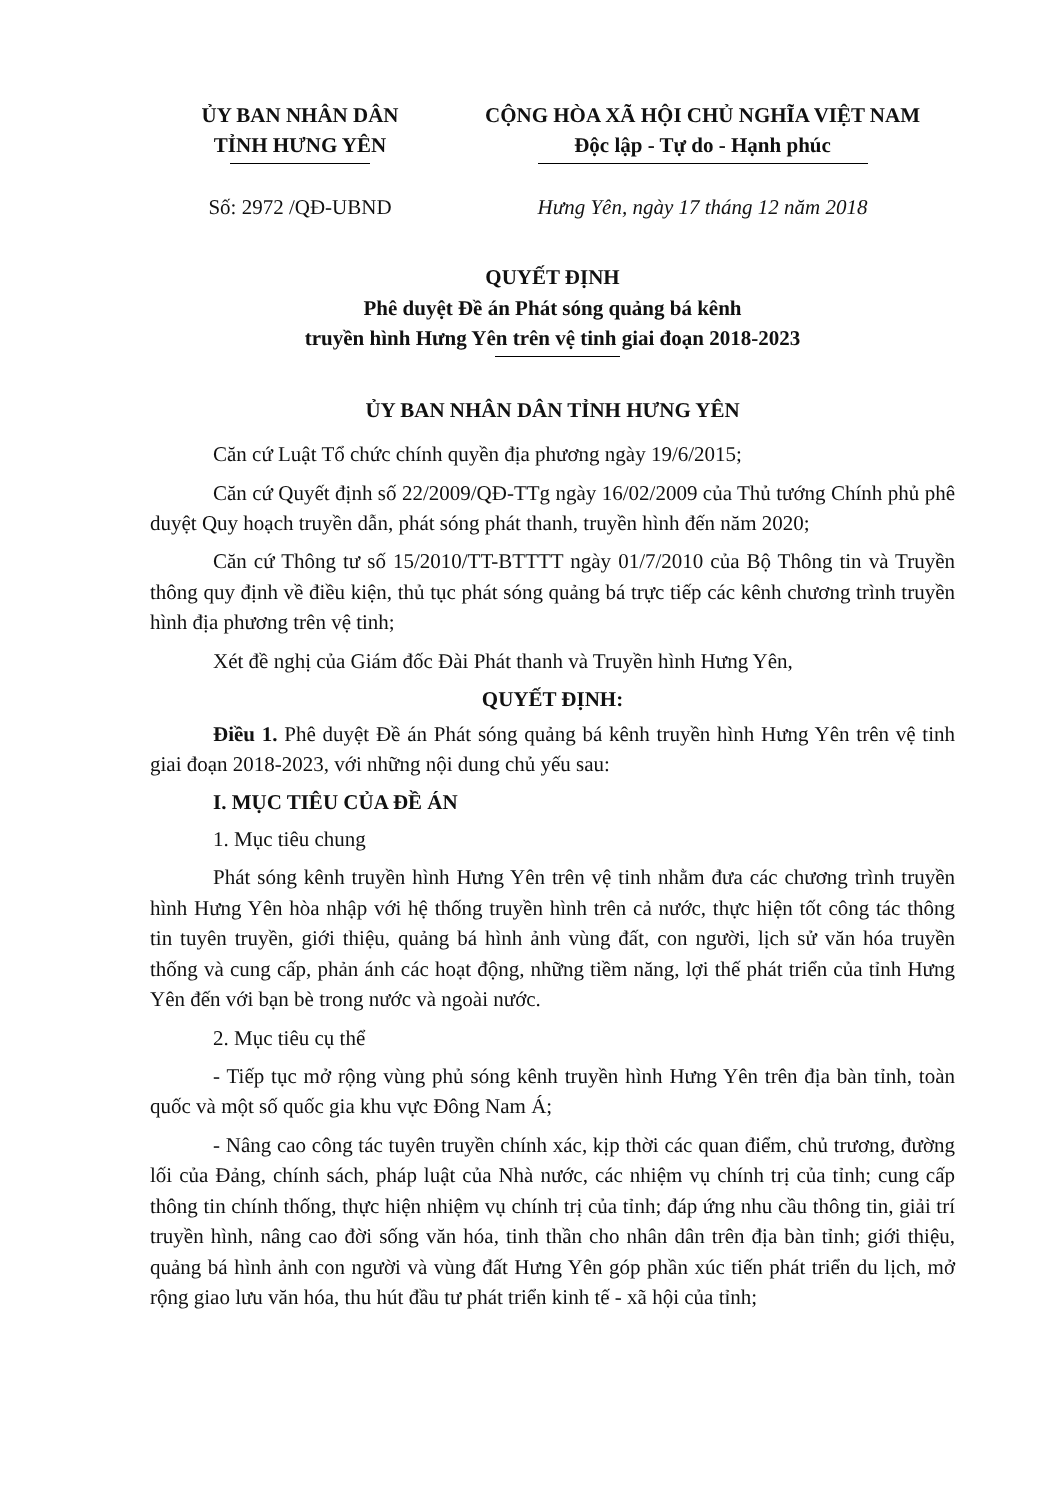ỦY BAN NHÂN DÂN
TỈNH HƯNG YÊN
CỘNG HÒA XÃ HỘI CHỦ NGHĨA VIỆT NAM
Độc lập - Tự do - Hạnh phúc
Số: 2972 /QĐ-UBND Hưng Yên, ngày 17 tháng 12 năm 2018
QUYẾT ĐỊNH
Phê duyệt Đề án Phát sóng quảng bá kênh
truyền hình Hưng Yên trên vệ tinh giai đoạn 2018-2023
ỦY BAN NHÂN DÂN TỈNH HƯNG YÊN
Căn cứ Luật Tổ chức chính quyền địa phương ngày 19/6/2015;
Căn cứ Quyết định số 22/2009/QĐ-TTg ngày 16/02/2009 của Thủ tướng Chính phủ phê duyệt Quy hoạch truyền dẫn, phát sóng phát thanh, truyền hình đến năm 2020;
Căn cứ Thông tư số 15/2010/TT-BTTTT ngày 01/7/2010 của Bộ Thông tin và Truyền thông quy định về điều kiện, thủ tục phát sóng quảng bá trực tiếp các kênh chương trình truyền hình địa phương trên vệ tinh;
Xét đề nghị của Giám đốc Đài Phát thanh và Truyền hình Hưng Yên,
QUYẾT ĐỊNH:
Điều 1. Phê duyệt Đề án Phát sóng quảng bá kênh truyền hình Hưng Yên trên vệ tinh giai đoạn 2018-2023, với những nội dung chủ yếu sau:
I. MỤC TIÊU CỦA ĐỀ ÁN
1. Mục tiêu chung
Phát sóng kênh truyền hình Hưng Yên trên vệ tinh nhằm đưa các chương trình truyền hình Hưng Yên hòa nhập với hệ thống truyền hình trên cả nước, thực hiện tốt công tác thông tin tuyên truyền, giới thiệu, quảng bá hình ảnh vùng đất, con người, lịch sử văn hóa truyền thống và cung cấp, phản ánh các hoạt động, những tiềm năng, lợi thế phát triển của tỉnh Hưng Yên đến với bạn bè trong nước và ngoài nước.
2. Mục tiêu cụ thể
- Tiếp tục mở rộng vùng phủ sóng kênh truyền hình Hưng Yên trên địa bàn tỉnh, toàn quốc và một số quốc gia khu vực Đông Nam Á;
- Nâng cao công tác tuyên truyền chính xác, kịp thời các quan điểm, chủ trương, đường lối của Đảng, chính sách, pháp luật của Nhà nước, các nhiệm vụ chính trị của tỉnh; cung cấp thông tin chính thống, thực hiện nhiệm vụ chính trị của tỉnh; đáp ứng nhu cầu thông tin, giải trí truyền hình, nâng cao đời sống văn hóa, tinh thần cho nhân dân trên địa bàn tỉnh; giới thiệu, quảng bá hình ảnh con người và vùng đất Hưng Yên góp phần xúc tiến phát triển du lịch, mở rộng giao lưu văn hóa, thu hút đầu tư phát triển kinh tế - xã hội của tỉnh;